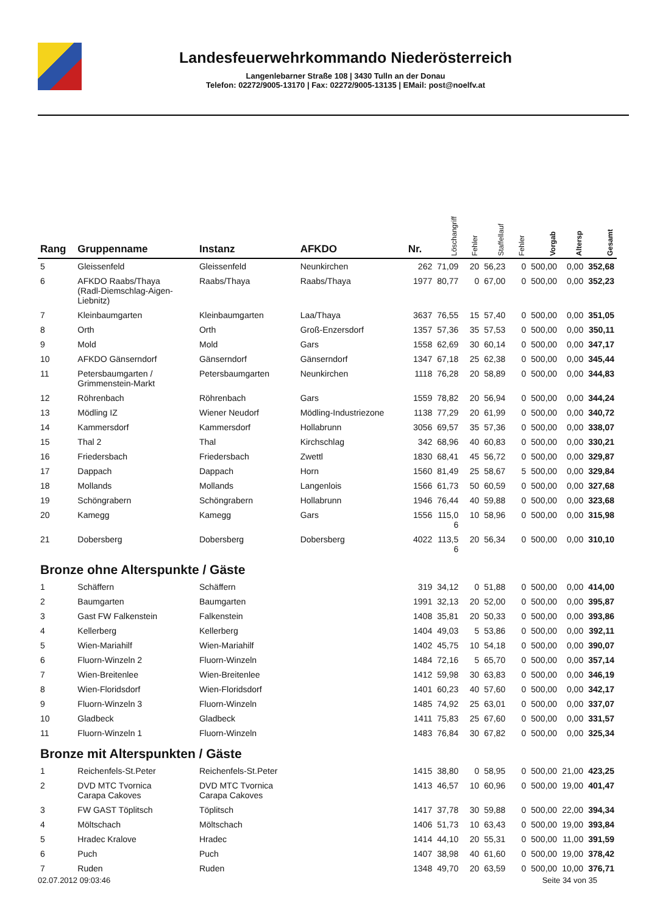Landesfeuerwehrkommando Niederösterreich
Langenlebarner Straße 108 | 3430 Tulln an der Donau
Telefon: 02272/9005-13170 | Fax: 02272/9005-13135 | EMail: post@noelfv.at
| Rang | Gruppenname | Instanz | AFKDO | Nr. | Löschangriff | Fehler | Staffellauf | Fehler | Vorgab | Altersp | Gesamt |
| --- | --- | --- | --- | --- | --- | --- | --- | --- | --- | --- | --- |
| 5 | Gleissenfeld | Gleissenfeld | Neunkirchen | 262 | 71,09 | 20 | 56,23 | 0 | 500,00 | 0,00 | 352,68 |
| 6 | AFKDO Raabs/Thaya (Radl-Diemschlag-Aigen- Liebnitz) | Raabs/Thaya | Raabs/Thaya | 1977 | 80,77 | 0 | 67,00 | 0 | 500,00 | 0,00 | 352,23 |
| 7 | Kleinbaumgarten | Kleinbaumgarten | Laa/Thaya | 3637 | 76,55 | 15 | 57,40 | 0 | 500,00 | 0,00 | 351,05 |
| 8 | Orth | Orth | Groß-Enzersdorf | 1357 | 57,36 | 35 | 57,53 | 0 | 500,00 | 0,00 | 350,11 |
| 9 | Mold | Mold | Gars | 1558 | 62,69 | 30 | 60,14 | 0 | 500,00 | 0,00 | 347,17 |
| 10 | AFKDO Gänserndorf | Gänserndorf | Gänserndorf | 1347 | 67,18 | 25 | 62,38 | 0 | 500,00 | 0,00 | 345,44 |
| 11 | Petersbaumgarten / Grimmenstein-Markt | Petersbaumgarten | Neunkirchen | 1118 | 76,28 | 20 | 58,89 | 0 | 500,00 | 0,00 | 344,83 |
| 12 | Röhrenbach | Röhrenbach | Gars | 1559 | 78,82 | 20 | 56,94 | 0 | 500,00 | 0,00 | 344,24 |
| 13 | Mödling IZ | Wiener Neudorf | Mödling-Industriezone | 1138 | 77,29 | 20 | 61,99 | 0 | 500,00 | 0,00 | 340,72 |
| 14 | Kammersdorf | Kammersdorf | Hollabrunn | 3056 | 69,57 | 35 | 57,36 | 0 | 500,00 | 0,00 | 338,07 |
| 15 | Thal 2 | Thal | Kirchschlag | 342 | 68,96 | 40 | 60,83 | 0 | 500,00 | 0,00 | 330,21 |
| 16 | Friedersbach | Friedersbach | Zwettl | 1830 | 68,41 | 45 | 56,72 | 0 | 500,00 | 0,00 | 329,87 |
| 17 | Dappach | Dappach | Horn | 1560 | 81,49 | 25 | 58,67 | 5 | 500,00 | 0,00 | 329,84 |
| 18 | Mollands | Mollands | Langenlois | 1566 | 61,73 | 50 | 60,59 | 0 | 500,00 | 0,00 | 327,68 |
| 19 | Schöngrabern | Schöngrabern | Hollabrunn | 1946 | 76,44 | 40 | 59,88 | 0 | 500,00 | 0,00 | 323,68 |
| 20 | Kamegg | Kamegg | Gars | 1556 | 115,0 6 | 10 | 58,96 | 0 | 500,00 | 0,00 | 315,98 |
| 21 | Dobersberg | Dobersberg | Dobersberg | 4022 | 113,5 6 | 20 | 56,34 | 0 | 500,00 | 0,00 | 310,10 |
| Bronze ohne Alterspunkte / Gäste | | | | | | | | | | | |
| 1 | Schäffern | Schäffern | | 319 | 34,12 | 0 | 51,88 | 0 | 500,00 | 0,00 | 414,00 |
| 2 | Baumgarten | Baumgarten | | 1991 | 32,13 | 20 | 52,00 | 0 | 500,00 | 0,00 | 395,87 |
| 3 | Gast FW Falkenstein | Falkenstein | | 1408 | 35,81 | 20 | 50,33 | 0 | 500,00 | 0,00 | 393,86 |
| 4 | Kellerberg | Kellerberg | | 1404 | 49,03 | 5 | 53,86 | 0 | 500,00 | 0,00 | 392,11 |
| 5 | Wien-Mariahilf | Wien-Mariahilf | | 1402 | 45,75 | 10 | 54,18 | 0 | 500,00 | 0,00 | 390,07 |
| 6 | Fluorn-Winzeln 2 | Fluorn-Winzeln | | 1484 | 72,16 | 5 | 65,70 | 0 | 500,00 | 0,00 | 357,14 |
| 7 | Wien-Breitenlee | Wien-Breitenlee | | 1412 | 59,98 | 30 | 63,83 | 0 | 500,00 | 0,00 | 346,19 |
| 8 | Wien-Floridsdorf | Wien-Floridsdorf | | 1401 | 60,23 | 40 | 57,60 | 0 | 500,00 | 0,00 | 342,17 |
| 9 | Fluorn-Winzeln 3 | Fluorn-Winzeln | | 1485 | 74,92 | 25 | 63,01 | 0 | 500,00 | 0,00 | 337,07 |
| 10 | Gladbeck | Gladbeck | | 1411 | 75,83 | 25 | 67,60 | 0 | 500,00 | 0,00 | 331,57 |
| 11 | Fluorn-Winzeln 1 | Fluorn-Winzeln | | 1483 | 76,84 | 30 | 67,82 | 0 | 500,00 | 0,00 | 325,34 |
| Bronze mit Alterspunkten / Gäste | | | | | | | | | | | |
| 1 | Reichenfels-St.Peter | Reichenfels-St.Peter | | 1415 | 38,80 | 0 | 58,95 | 0 | 500,00 | 21,00 | 423,25 |
| 2 | DVD MTC Tvornica Carapa Cakoves | DVD MTC Tvornica Carapa Cakoves | | 1413 | 46,57 | 10 | 60,96 | 0 | 500,00 | 19,00 | 401,47 |
| 3 | FW GAST Töplitsch | Töplitsch | | 1417 | 37,78 | 30 | 59,88 | 0 | 500,00 | 22,00 | 394,34 |
| 4 | Möltschach | Möltschach | | 1406 | 51,73 | 10 | 63,43 | 0 | 500,00 | 19,00 | 393,84 |
| 5 | Hradec Kralove | Hradec | | 1414 | 44,10 | 20 | 55,31 | 0 | 500,00 | 11,00 | 391,59 |
| 6 | Puch | Puch | | 1407 | 38,98 | 40 | 61,60 | 0 | 500,00 | 19,00 | 378,42 |
| 7 | Ruden | Ruden | | 1348 | 49,70 | 20 | 63,59 | 0 | 500,00 | 10,00 | 376,71 |
02.07.2012 09:03:46 Seite 34 von 35